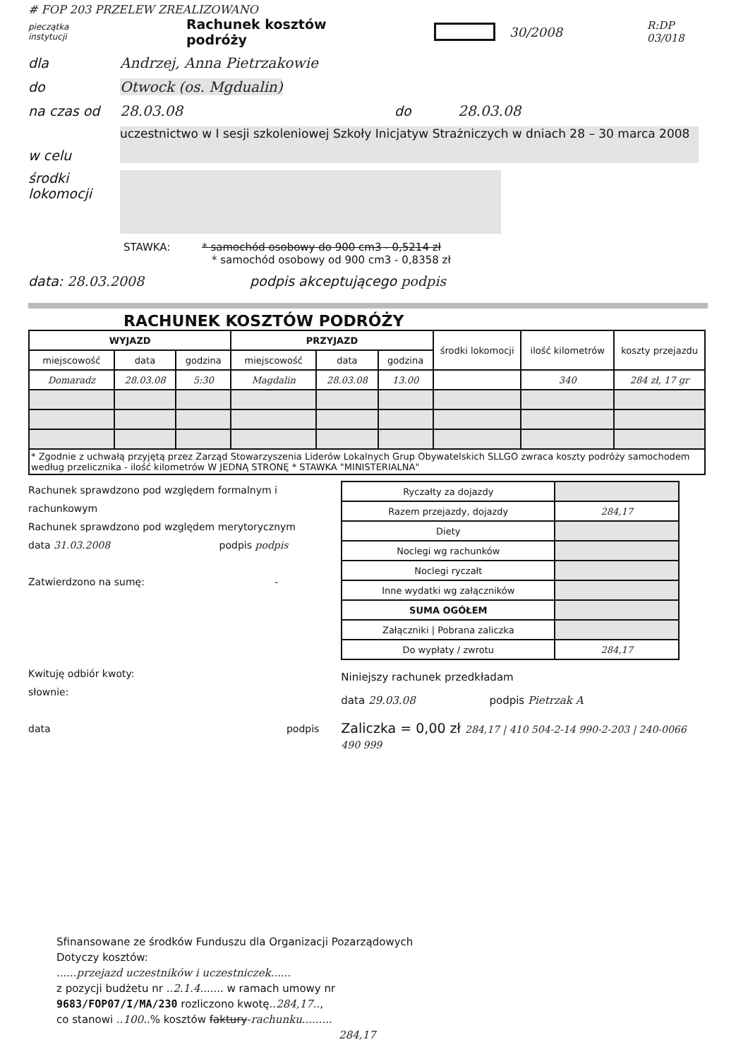# FOP 203 PRZELEW ZREALIZOWANO
pieczątka instytucji Rachunek kosztów podróży 30/2008 R:DP 03/018
dla Andrzej, Anna Pietrzakowie
do Otwock (os. Mgdualin)
na czas od 28.03.08 do 28.03.08
w celu
uczestnictwo w I sesji szkoleniowej Szkoły Inicjatyw Strażniczych w dniach 28 – 30 marca 2008
środki lokomocji
STAWKA: * samochód osobowy do 900 cm3 - 0,5214 zł
* samochód osobowy od 900 cm3 - 0,8358 zł
data: 28.03.2008 podpis akceptującego podpis
RACHUNEK KOSZTÓW PODRÓŻY
| WYJAZD | | | PRZYJAZD | | | środki lokomocji | ilość kilometrów | koszty przejazdu |
| --- | --- | --- | --- | --- | --- | --- | --- | --- |
| miejscowość | data | godzina | miejscowość | data | godzina | | | |
| Domaradz | 28.03.08 | 5:30 | Magdalin | 28.03.08 | 13.00 | | 340 | 284 zł, 17 gr |
| * Zgodnie z uchwałą przyjętą przez Zarząd Stowarzyszenia Liderów Lokalnych Grup Obywatelskich SLLGO zwraca koszty podróży samochodem według przelicznika - ilość kilometrów W JEDNĄ STRONĘ * STAWKA "MINISTERIALNA" | | | | | | | | |
Rachunek sprawdzono pod względem formalnym i rachunkowym
Rachunek sprawdzono pod względem merytorycznym
data 31.03.2008 podpis podpis
Zatwierdzono na sumę: -
Kwituję odbiór kwoty:
słownie:
data podpis
| Ryczałty za dojazdy | |
| Razem przejazdy, dojazdy | 284,17 |
| Diety | |
| Noclegi wg rachunków | |
| Noclegi ryczałt | |
| Inne wydatki wg załączników | |
| SUMA OGÓŁEM | |
| Załączniki / Pobrana zaliczka | |
| Do wypłaty / zwrotu | 284,17 |
Niniejszy rachunek przedkładam
data 29.03.08 podpis Pietrzak A
Zaliczka = 0,00 zł 284,17 | 410 504-2-14 990-2-203 | 240-0066 490 999
Sfinansowane ze środków Funduszu dla Organizacji Pozarządowych
Dotyczy kosztów:
......przejazd uczestników i uczestniczek......
z pozycji budżetu nr ..2.1.4....... w ramach umowy nr
9683/FOP07/I/MA/230 rozliczono kwotę..284,17..,
co stanowi ..100..% kosztów faktury-rachunku.........
284,17